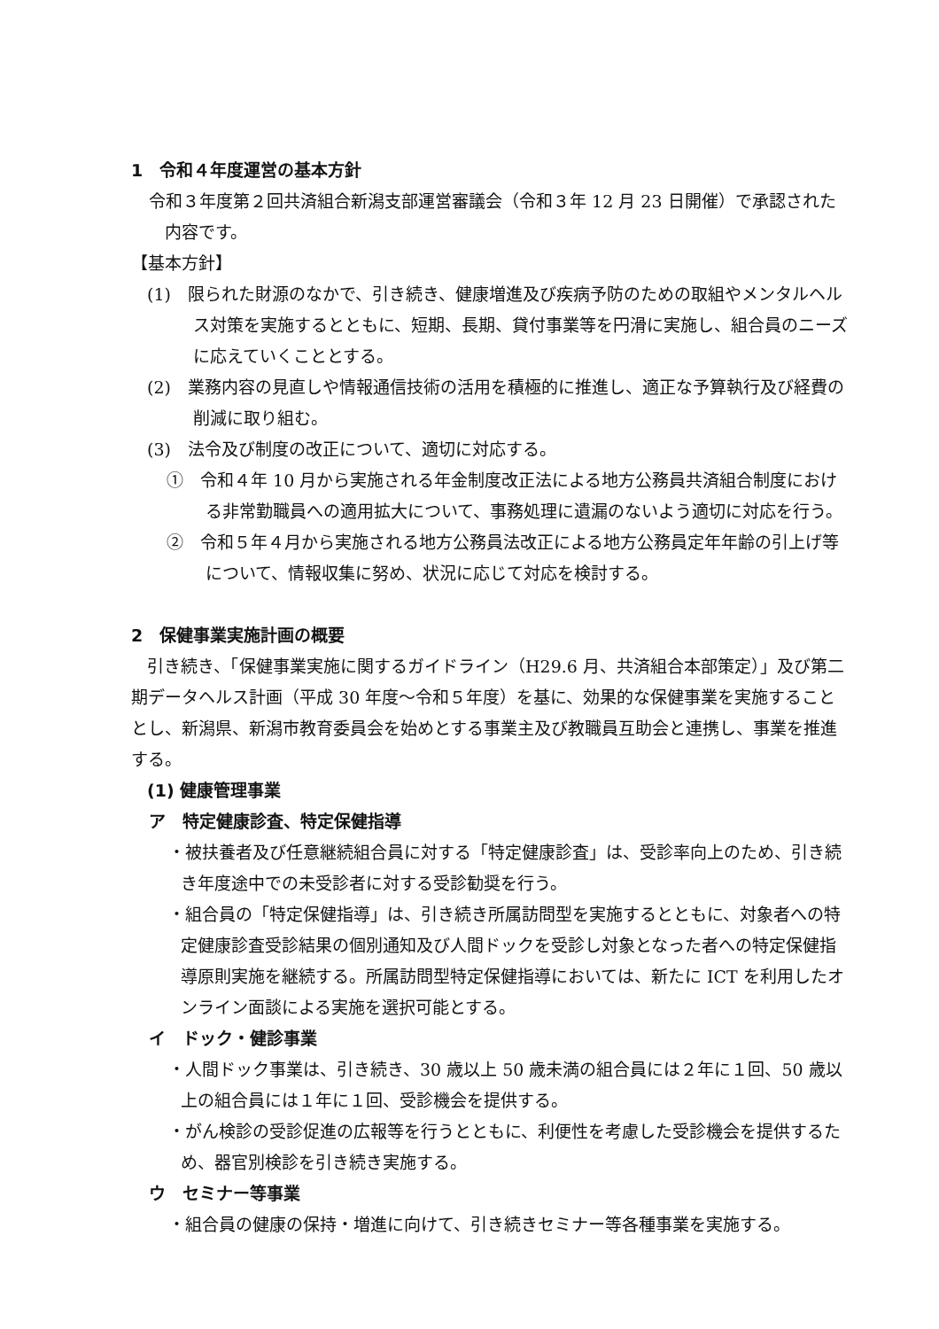1　令和４年度運営の基本方針
令和３年度第２回共済組合新潟支部運営審議会（令和３年 12 月 23 日開催）で承認された内容です。
【基本方針】
(1)　限られた財源のなかで、引き続き、健康増進及び疾病予防のための取組やメンタルヘルス対策を実施するとともに、短期、長期、貸付事業等を円滑に実施し、組合員のニーズに応えていくこととする。
(2)　業務内容の見直しや情報通信技術の活用を積極的に推進し、適正な予算執行及び経費の削減に取り組む。
(3)　法令及び制度の改正について、適切に対応する。
①　令和４年 10 月から実施される年金制度改正法による地方公務員共済組合制度における非常勤職員への適用拡大について、事務処理に遺漏のないよう適切に対応を行う。
②　令和５年４月から実施される地方公務員法改正による地方公務員定年年齢の引上げ等について、情報収集に努め、状況に応じて対応を検討する。
2　保健事業実施計画の概要
引き続き、「保健事業実施に関するガイドライン（H29.6 月、共済組合本部策定）」及び第二期データヘルス計画（平成 30 年度～令和５年度）を基に、効果的な保健事業を実施することとし、新潟県、新潟市教育委員会を始めとする事業主及び教職員互助会と連携し、事業を推進する。
(1) 健康管理事業
ア　特定健康診査、特定保健指導
・被扶養者及び任意継続組合員に対する「特定健康診査」は、受診率向上のため、引き続き年度途中での未受診者に対する受診勧奨を行う。
・組合員の「特定保健指導」は、引き続き所属訪問型を実施するとともに、対象者への特定健康診査受診結果の個別通知及び人間ドックを受診し対象となった者への特定保健指導原則実施を継続する。所属訪問型特定保健指導においては、新たに ICT を利用したオンライン面談による実施を選択可能とする。
イ　ドック・健診事業
・人間ドック事業は、引き続き、30 歳以上 50 歳未満の組合員には２年に１回、50 歳以上の組合員には１年に１回、受診機会を提供する。
・がん検診の受診促進の広報等を行うとともに、利便性を考慮した受診機会を提供するため、器官別検診を引き続き実施する。
ウ　セミナー等事業
・組合員の健康の保持・増進に向けて、引き続きセミナー等各種事業を実施する。